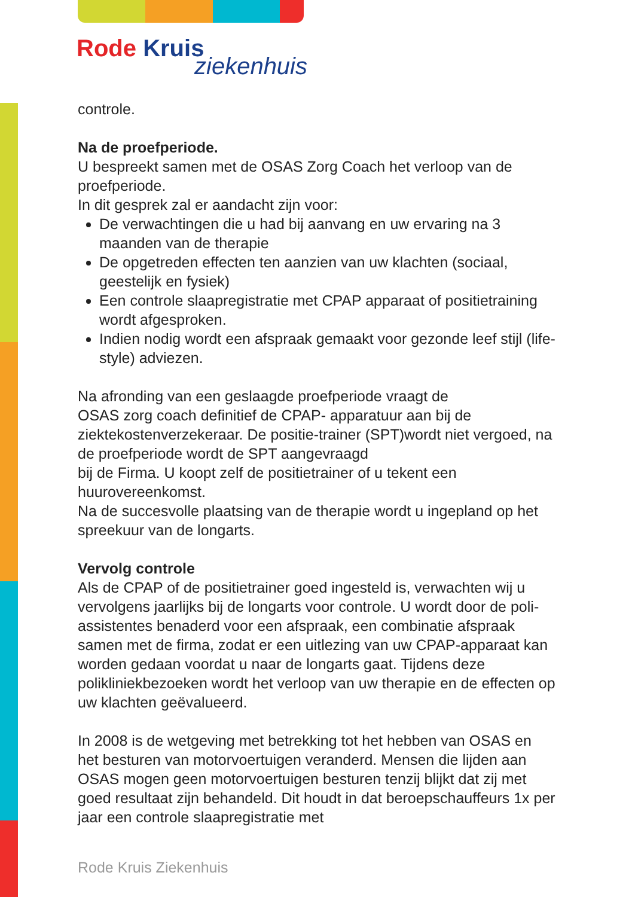Rode Kruis
ziekenhuis
controle.
Na de proefperiode.
U bespreekt samen met de OSAS Zorg Coach het verloop van de proefperiode.
In dit gesprek zal er aandacht zijn voor:
De verwachtingen die u had bij aanvang en uw ervaring na 3 maanden van de therapie
De opgetreden effecten ten aanzien van uw klachten (sociaal, geestelijk en fysiek)
Een controle slaapregistratie met CPAP apparaat of positietraining wordt afgesproken.
Indien nodig wordt een afspraak gemaakt voor gezonde leef stijl (life-style) adviezen.
Na afronding van een geslaagde proefperiode vraagt de
OSAS zorg coach definitief de CPAP- apparatuur aan bij de ziektekostenverzekeraar. De positie-trainer (SPT)wordt niet vergoed, na de proefperiode wordt de SPT aangevraagd
bij de Firma. U koopt zelf de positietrainer of u tekent een huurovereenkomst.
Na de succesvolle plaatsing van de therapie wordt u ingepland op het spreekuur van de longarts.
Vervolg controle
Als de CPAP of de positietrainer goed ingesteld is, verwachten wij u vervolgens jaarlijks bij de longarts voor controle. U wordt door de poli-assistentes benaderd voor een afspraak, een combinatie afspraak samen met de firma, zodat er een uitlezing van uw CPAP-apparaat kan worden gedaan voordat u naar de longarts gaat. Tijdens deze polikliniekbezoeken wordt het verloop van uw therapie en de effecten op uw klachten geëvalueerd.
In 2008 is de wetgeving met betrekking tot het hebben van OSAS en het besturen van motorvoertuigen veranderd. Mensen die lijden aan OSAS mogen geen motorvoertuigen besturen tenzij blijkt dat zij met goed resultaat zijn behandeld. Dit houdt in dat beroepschauffeurs 1x per jaar een controle slaapregistratie met
Rode Kruis Ziekenhuis